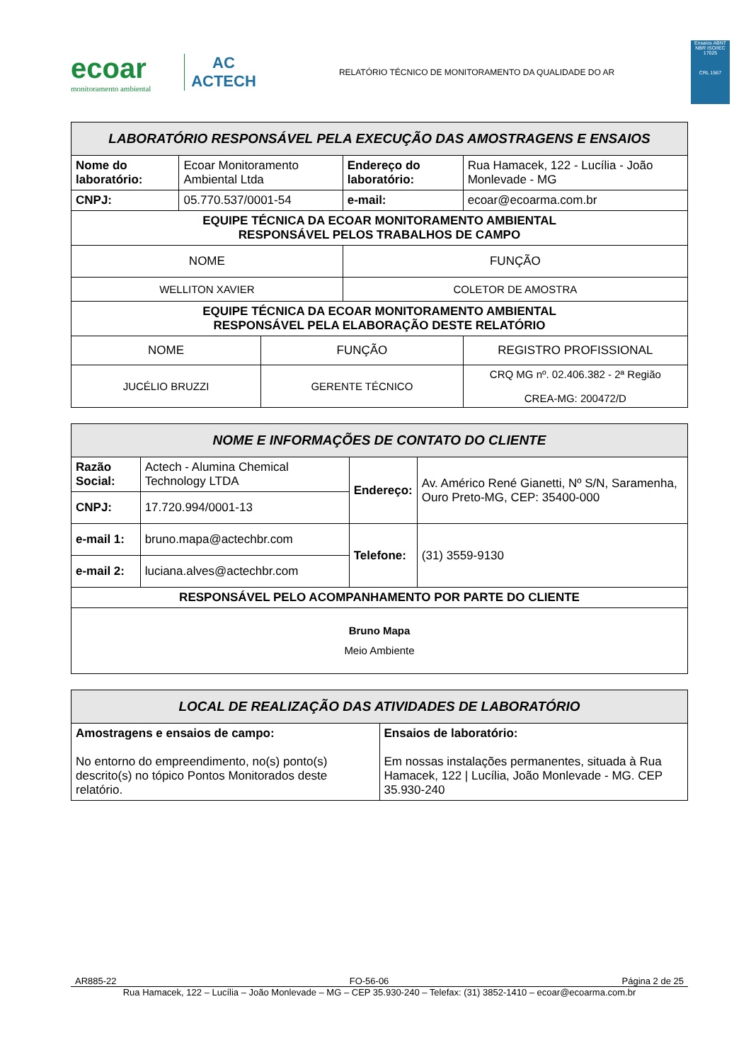ecoar
monitoramento ambiental
AC
ACTECH
RELATÓRIO TÉCNICO DE MONITORAMENTO DA QUALIDADE DO AR
Ensaios ABNT NBR ISO/IEC 17025
CRL 1567
| LABORATÓRIO RESPONSÁVEL PELA EXECUÇÃO DAS AMOSTRAGENS E ENSAIOS | | | | |
| --- | --- | --- | --- | --- |
| Nome do laboratório: | Ecoar Monitoramento Ambiental Ltda | | Endereço do laboratório: | Rua Hamacek, 122 - Lucília - João Monlevade - MG |
| CNPJ: | 05.770.537/0001-54 | | e-mail: | ecoar@ecoarma.com.br |
| EQUIPE TÉCNICA DA ECOAR MONITORAMENTO AMBIENTAL RESPONSÁVEL PELOS TRABALHOS DE CAMPO | | | | |
| NOME | | | FUNÇÃO | |
| WELLITON XAVIER | | | COLETOR DE AMOSTRA | |
| EQUIPE TÉCNICA DA ECOAR MONITORAMENTO AMBIENTAL RESPONSÁVEL PELA ELABORAÇÃO DESTE RELATÓRIO | | | | |
| NOME | | FUNÇÃO | | REGISTRO PROFISSIONAL |
| JUCÉLIO BRUZZI | | GERENTE TÉCNICO | | CRQ MG nº. 02.406.382 - 2ª Região CREA-MG: 200472/D |
| NOME E INFORMAÇÕES DE CONTATO DO CLIENTE | | | |
| --- | --- | --- | --- |
| Razão Social: | Actech - Alumina Chemical Technology LTDA | Endereço: | Av. Américo René Gianetti, Nº S/N, Saramenha, Ouro Preto-MG, CEP: 35400-000 |
| CNPJ: | 17.720.994/0001-13 | | |
| e-mail 1: | bruno.mapa@actechbr.com | Telefone: | (31) 3559-9130 |
| e-mail 2: | luciana.alves@actechbr.com | | |
| RESPONSÁVEL PELO ACOMPANHAMENTO POR PARTE DO CLIENTE | | | |
| Bruno Mapa Meio Ambiente | | | |
| LOCAL DE REALIZAÇÃO DAS ATIVIDADES DE LABORATÓRIO | |
| --- | --- |
| Amostragens e ensaios de campo: No entorno do empreendimento, no(s) ponto(s) descrito(s) no tópico Pontos Monitorados deste relatório. | Ensaios de laboratório: Em nossas instalações permanentes, situada à Rua Hamacek, 122 / Lucília, João Monlevade - MG. CEP 35.930-240 |
AR885-22 FO-56-06 Página 2 de 25
Rua Hamacek, 122 – Lucília – João Monlevade – MG – CEP 35.930-240 – Telefax: (31) 3852-1410 – ecoar@ecoarma.com.br